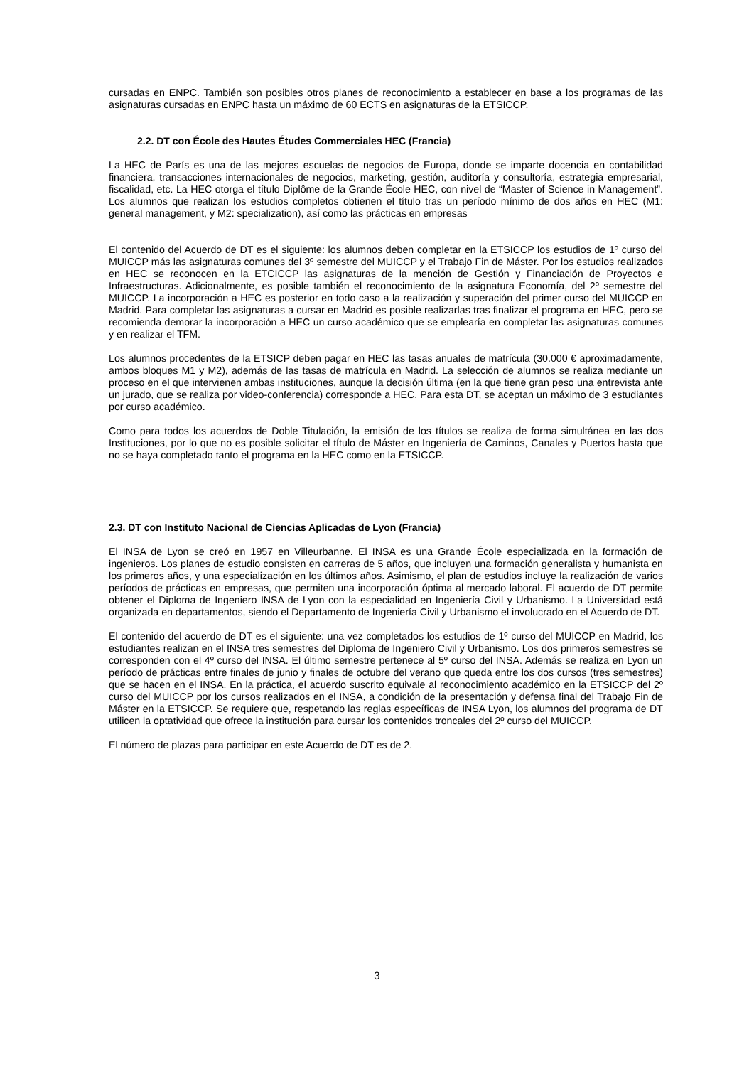cursadas en ENPC. También son posibles otros planes de reconocimiento a establecer en base a los programas de las asignaturas cursadas en ENPC hasta un máximo de 60 ECTS en asignaturas de la ETSICCP.
2.2. DT con École des Hautes Études Commerciales HEC (Francia)
La HEC de París es una de las mejores escuelas de negocios de Europa, donde se imparte docencia en contabilidad financiera, transacciones internacionales de negocios, marketing, gestión, auditoría y consultoría, estrategia empresarial, fiscalidad, etc. La HEC otorga el título Diplôme de la Grande École HEC, con nivel de “Master of Science in Management”. Los alumnos que realizan los estudios completos obtienen el título tras un período mínimo de dos años en HEC (M1: general management, y M2: specialization), así como las prácticas en empresas
El contenido del Acuerdo de DT es el siguiente: los alumnos deben completar en la ETSICCP los estudios de 1º curso del MUICCP más las asignaturas comunes del 3º semestre del MUICCP y el Trabajo Fin de Máster. Por los estudios realizados en HEC se reconocen en la ETCICCP las asignaturas de la mención de Gestión y Financiación de Proyectos e Infraestructuras. Adicionalmente, es posible también el reconocimiento de la asignatura Economía, del 2º semestre del MUICCP. La incorporación a HEC es posterior en todo caso a la realización y superación del primer curso del MUICCP en Madrid. Para completar las asignaturas a cursar en Madrid es posible realizarlas tras finalizar el programa en HEC, pero se recomienda demorar la incorporación a HEC un curso académico que se emplearía en completar las asignaturas comunes y en realizar el TFM.
Los alumnos procedentes de la ETSICP deben pagar en HEC las tasas anuales de matrícula (30.000 € aproximadamente, ambos bloques M1 y M2), además de las tasas de matrícula en Madrid. La selección de alumnos se realiza mediante un proceso en el que intervienen ambas instituciones, aunque la decisión última (en la que tiene gran peso una entrevista ante un jurado, que se realiza por video-conferencia) corresponde a HEC. Para esta DT, se aceptan un máximo de 3 estudiantes por curso académico.
Como para todos los acuerdos de Doble Titulación, la emisión de los títulos se realiza de forma simultánea en las dos Instituciones, por lo que no es posible solicitar el título de Máster en Ingeniería de Caminos, Canales y Puertos hasta que no se haya completado tanto el programa en la HEC como en la ETSICCP.
2.3. DT con Instituto Nacional de Ciencias Aplicadas de Lyon (Francia)
El INSA de Lyon se creó en 1957 en Villeurbanne. El INSA es una Grande École especializada en la formación de ingenieros. Los planes de estudio consisten en carreras de 5 años, que incluyen una formación generalista y humanista en los primeros años, y una especialización en los últimos años. Asimismo, el plan de estudios incluye la realización de varios períodos de prácticas en empresas, que permiten una incorporación óptima al mercado laboral. El acuerdo de DT permite obtener el Diploma de Ingeniero INSA de Lyon con la especialidad en Ingeniería Civil y Urbanismo. La Universidad está organizada en departamentos, siendo el Departamento de Ingeniería Civil y Urbanismo el involucrado en el Acuerdo de DT.
El contenido del acuerdo de DT es el siguiente: una vez completados los estudios de 1º curso del MUICCP en Madrid, los estudiantes realizan en el INSA tres semestres del Diploma de Ingeniero Civil y Urbanismo. Los dos primeros semestres se corresponden con el 4º curso del INSA. El último semestre pertenece al 5º curso del INSA. Además se realiza en Lyon un período de prácticas entre finales de junio y finales de octubre del verano que queda entre los dos cursos (tres semestres) que se hacen en el INSA. En la práctica, el acuerdo suscrito equivale al reconocimiento académico en la ETSICCP del 2º curso del MUICCP por los cursos realizados en el INSA, a condición de la presentación y defensa final del Trabajo Fin de Máster en la ETSICCP. Se requiere que, respetando las reglas específicas de INSA Lyon, los alumnos del programa de DT utilicen la optatividad que ofrece la institución para cursar los contenidos troncales del 2º curso del MUICCP.
El número de plazas para participar en este Acuerdo de DT es de 2.
3